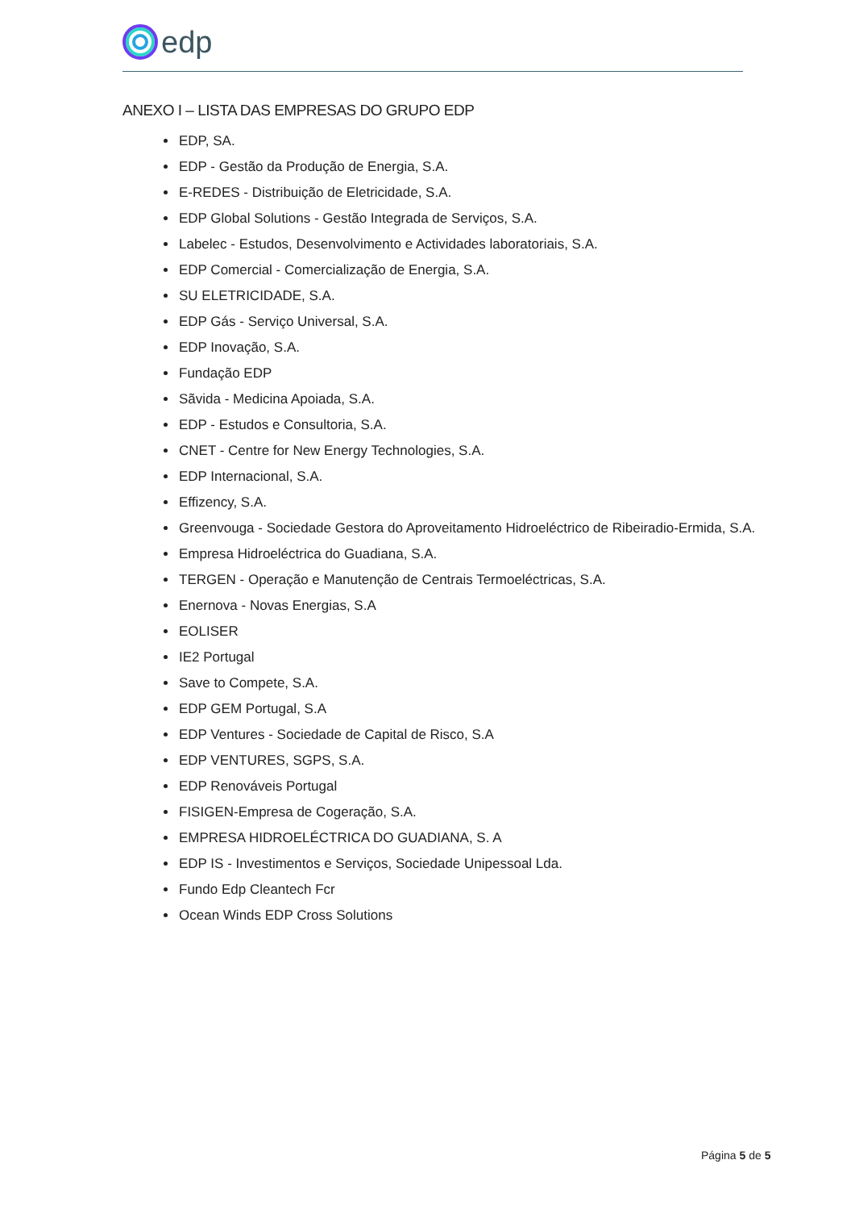edp
ANEXO I – LISTA DAS EMPRESAS DO GRUPO EDP
EDP, SA.
EDP - Gestão da Produção de Energia, S.A.
E-REDES - Distribuição de Eletricidade, S.A.
EDP Global Solutions - Gestão Integrada de Serviços, S.A.
Labelec - Estudos, Desenvolvimento e Actividades laboratoriais, S.A.
EDP Comercial - Comercialização de Energia, S.A.
SU ELETRICIDADE, S.A.
EDP Gás - Serviço Universal, S.A.
EDP Inovação, S.A.
Fundação EDP
Sãvida - Medicina Apoiada, S.A.
EDP - Estudos e Consultoria, S.A.
CNET - Centre for New Energy Technologies, S.A.
EDP Internacional, S.A.
Effizency, S.A.
Greenvouga - Sociedade Gestora do Aproveitamento Hidroeléctrico de Ribeiradio-Ermida, S.A.
Empresa Hidroeléctrica do Guadiana, S.A.
TERGEN - Operação e Manutenção de Centrais Termoeléctricas, S.A.
Enernova - Novas Energias, S.A
EOLISER
IE2 Portugal
Save to Compete, S.A.
EDP GEM Portugal, S.A
EDP Ventures - Sociedade de Capital de Risco, S.A
EDP VENTURES, SGPS, S.A.
EDP Renováveis Portugal
FISIGEN-Empresa de Cogeração, S.A.
EMPRESA HIDROELÉCTRICA DO GUADIANA, S. A
EDP IS - Investimentos e Serviços, Sociedade Unipessoal Lda.
Fundo Edp Cleantech Fcr
Ocean Winds EDP Cross Solutions
Página 5 de 5